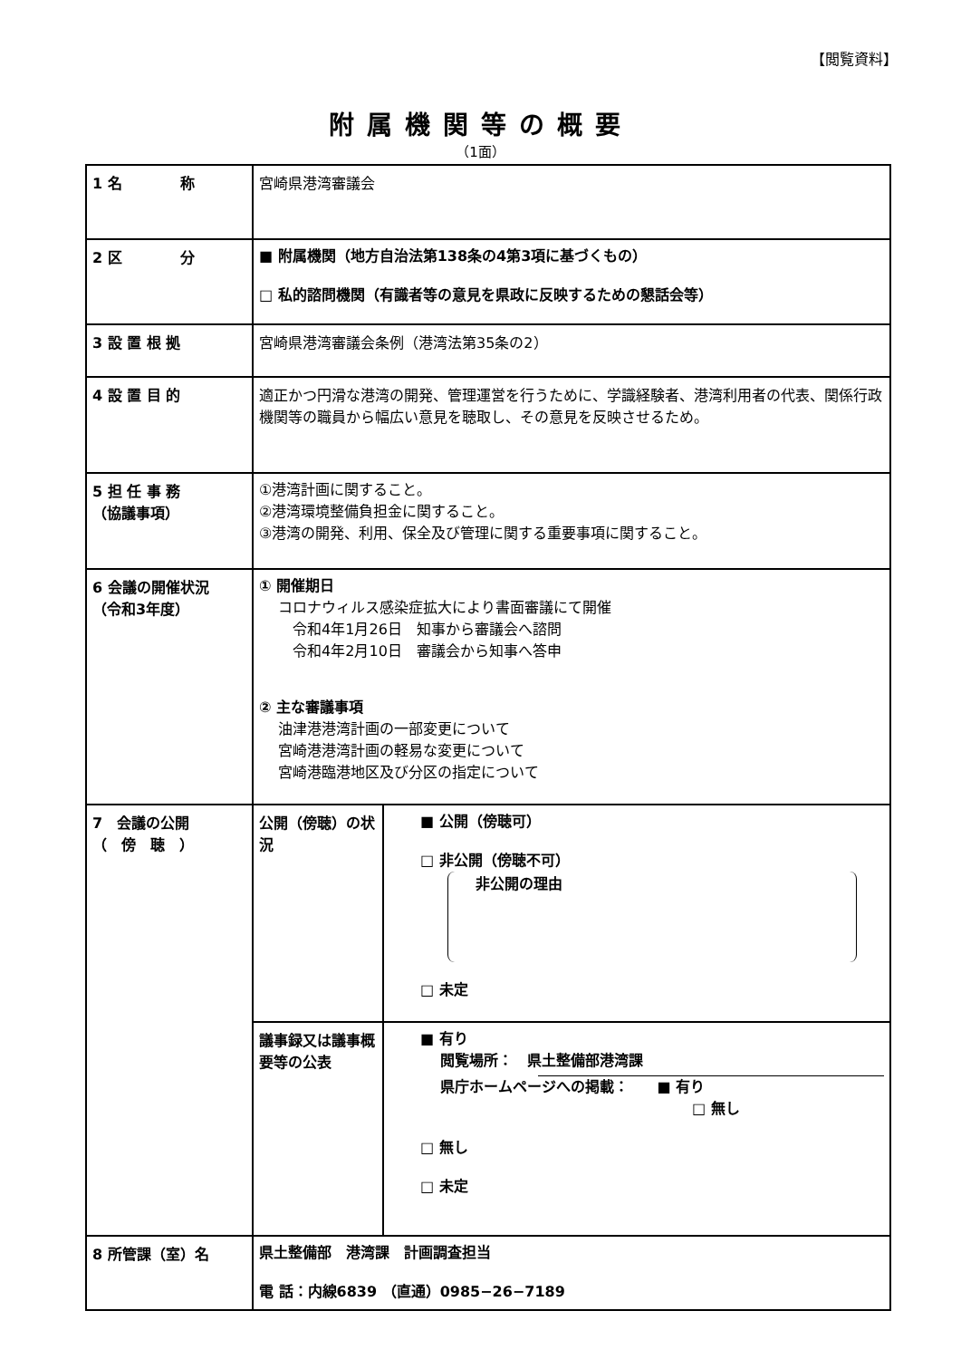【閲覧資料】
附属機関等の概要
（1面）
| 1 名 称 | 宮崎県港湾審議会 | |
| 2 区 分 | ■ 附属機関（地方自治法第138条の4第3項に基づくもの） □ 私的諮問機関（有識者等の意見を県政に反映するための懇話会等） | |
| 3 設 置 根 拠 | 宮崎県港湾審議会条例（港湾法第35条の2） | |
| 4 設 置 目 的 | 適正かつ円滑な港湾の開発、管理運営を行うために、学識経験者、港湾利用者の代表、関係行政機関等の職員から幅広い意見を聴取し、その意見を反映させるため。 | |
| 5 担 任 事 務 （協議事項） | ①港湾計画に関すること。 ②港湾環境整備負担金に関すること。 ③港湾の開発、利用、保全及び管理に関する重要事項に関すること。 | |
| 6 会議の開催状況 （令和3年度） | ① 開催期日 コロナウィルス感染症拡大により書面審議にて開催 令和4年1月26日 知事から審議会へ諮問 令和4年2月10日 審議会から知事へ答申 ② 主な審議事項 油津港港湾計画の一部変更について 宮崎港港湾計画の軽易な変更について 宮崎港臨港地区及び分区の指定について | |
| 7 会議の公開 （ 傍 聴 ） | 公開（傍聴）の状況 | ■ 公開（傍聴可） □ 非公開（傍聴不可） 非公開の理由 □ 未定 |
| | 議事録又は議事概要等の公表 | ■ 有り 閲覧場所： 県土整備部港湾課 県庁ホームページへの掲載： ■ 有り □ 無し □ 無し □ 未定 |
| 8 所管課（室）名 | 県土整備部 港湾課 計画調査担当 電 話：内線6839 （直通）0985−26−7189 | |